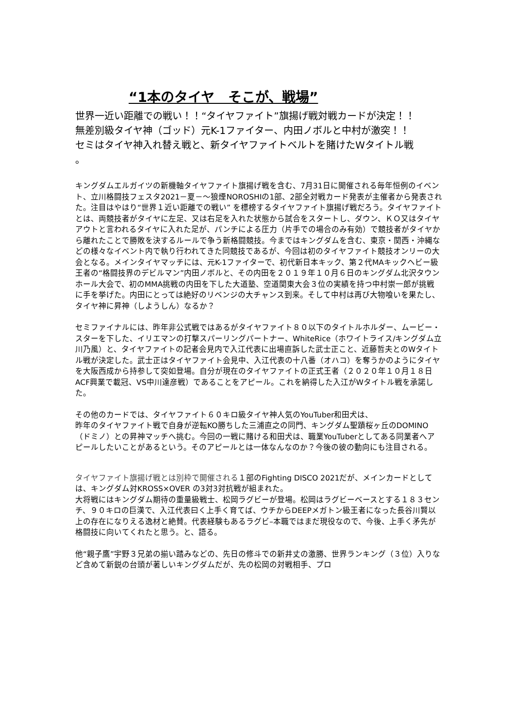“1本のタイヤ　そこが、戦場”
世界一近い距離での戦い！！“タイヤファイト”旗揚げ戦対戦カードが決定！！
無差別級タイヤ神（ゴッド）元K-1ファイター、内田ノボルと中村が激突！！
セミはタイヤ神入れ替え戦と、新タイヤファイトベルトを賭けたWタイトル戦
。
キングダムエルガイツの新機軸タイヤファイト旗揚げ戦を含む、7月31日に開催される毎年恒例のイベント、立川格闘技フェスタ2021－夏－～狼煙NOROSHIの1部、2部全対戦カード発表が主催者から発表された。注目はやはり“世界１近い距離での戦い” を標榜するタイヤファイト旗揚げ戦だろう。タイヤファイトとは、両競技者がタイヤに左足、又は右足を入れた状態から試合をスタートし、ダウン、ＫＯ又はタイヤアウトと言われるタイヤに入れた足が、パンチによる圧力（片手での場合のみ有効）で競技者がタイヤから離れたことで勝敗を決するルールで争う新格闘競技。今まではキングダムを含む、東京・関西・沖縄などの様々なイベント内で執り行われてきた同競技であるが、今回は初のタイヤファイト競技オンリーの大会となる。メインタイヤマッチには、元K-1ファイターで、初代新日本キック、第２代MAキックヘビー級王者の“格闘技界のデビルマン”内田ノボルと、その内田を２０１９年１０月６日のキングダム北沢タウンホール大会で、初のMMA挑戦の内田を下した大道塾、空道関東大会３位の実績を持つ中村崇一郎が挑戦に手を挙げた。内田にとっては絶好のリベンジの大チャンス到来。そして中村は再び大物喰いを果たし、タイヤ神に昇神（しようしん）なるか？
セミファイナルには、昨年非公式戦ではあるがタイヤファイト８０以下のタイトルホルダー、ムービー・スターを下した、イリエマンの打撃スパーリングパートナー、WhiteRice（ホワイトライス/キングダム立川乃風）と、タイヤファイトの記者会見内で入江代表に出場直訴した武士正こと、近藤哲夫とのWタイトル戦が決定した。武士正はタイヤファイト会見中、入江代表の十八番（オハコ）を奪うかのようにタイヤを大阪西成から持参して突如登場。自分が現在のタイヤファイトの正式王者（２０２０年１０月１８日ACF興業で載冠、VS中川達彦戦）であることをアピール。これを納得した入江がWタイトル戦を承諾した。
その他のカードでは、タイヤファイト６０キロ級タイヤ神人気のYouTuber和田犬は、
昨年のタイヤファイト戦で自身が逆転KO勝ちした三浦直之の同門、キングダム聖蹟桜ヶ丘のDOMINO（ドミノ）との昇神マッチへ挑む。今回の一戦に賭ける和田犬は、職業YouTuberとしてある同業者へアピールしたいことがあるという。そのアピールとは一体なんなのか？今後の彼の動向にも注目される。
タイヤファイト旗揚げ戦とは別枠で開催される１部のFighting DISCO 2021だが、メインカードとしては、キングダム対KROSS×OVER の3対3対抗戦が組まれた。
大将戦にはキングダム期待の重量級戦士、松岡ラグビーが登場。松岡はラグビーベースとする１８３センチ、９０キロの巨漢で、入江代表曰く上手く育てば、ウチからDEEPメガトン級王者になった長谷川賢以上の存在になりえる逸材と絶賛。代表経験もあるラグビ–本職ではまだ現役なので、今後、上手く矛先が格闘技に向いてくれたと思う。と、語る。
他“親子鷹”宇野３兄弟の揃い踏みなどの、先日の修斗での新井丈の激勝、世界ランキング（３位）入りなど含めて新鋭の台頭が著しいキングダムだが、先の松岡の対戦相手、プロ